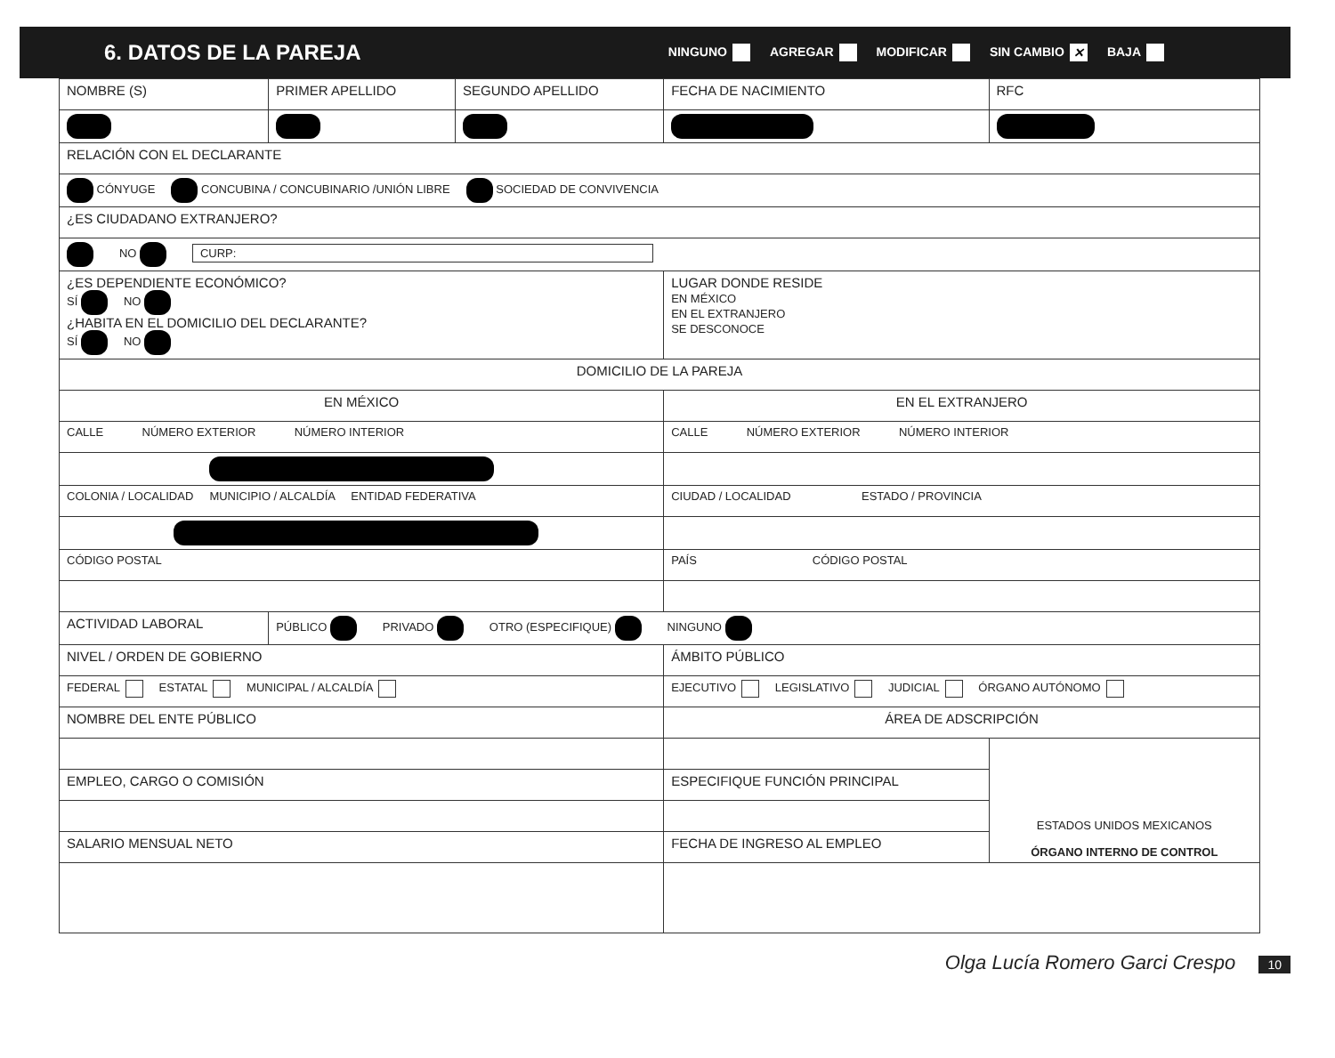6. DATOS DE LA PAREJA
NINGUNO AGREGAR MODIFICAR SIN CAMBIO ✕ BAJA
| NOMBRE (S) | PRIMER APELLIDO | SEGUNDO APELLIDO | FECHA DE NACIMIENTO | RFC |
| RELACIÓN CON EL DECLARANTE | | | | |
| CÓNYUGE CONCUBINA / CONCUBINARIO /UNIÓN LIBRE SOCIEDAD DE CONVIVENCIA | | | | |
| ¿ES CIUDADANO EXTRANJERO? | | | | |
| NO CURP: | | | | |
| ¿ES DEPENDIENTE ECONÓMICO? SÍ NO ¿HABITA EN EL DOMICILIO DEL DECLARANTE? SÍ NO | | | LUGAR DONDE RESIDE EN MÉXICO EN EL EXTRANJERO SE DESCONOCE | |
| DOMICILIO DE LA PAREJA | | | | |
| EN MÉXICO | | | EN EL EXTRANJERO | |
| CALLE NÚMERO EXTERIOR NÚMERO INTERIOR | | | CALLE NÚMERO EXTERIOR NÚMERO INTERIOR | |
| COLONIA / LOCALIDAD MUNICIPIO / ALCALDÍA ENTIDAD FEDERATIVA | | | CIUDAD / LOCALIDAD ESTADO / PROVINCIA | |
| CÓDIGO POSTAL | | | PAÍS CÓDIGO POSTAL | |
| ACTIVIDAD LABORAL | PÚBLICO PRIVADO OTRO (ESPECIFIQUE) NINGUNO | | | |
| NIVEL / ORDEN DE GOBIERNO | | | ÁMBITO PÚBLICO | |
| FEDERAL ESTATAL MUNICIPAL / ALCALDÍA | | | EJECUTIVO LEGISLATIVO JUDICIAL ÓRGANO AUTÓNOMO | |
| NOMBRE DEL ENTE PÚBLICO | | | ÁREA DE ADSCRIPCIÓN | |
| | | | | ESTADOS UNIDOS MEXICANOS ÓRGANO INTERNO DE CONTROL |
| EMPLEO, CARGO O COMISIÓN | | | ESPECIFIQUE FUNCIÓN PRINCIPAL | |
| SALARIO MENSUAL NETO | | | FECHA DE INGRESO AL EMPLEO | |
Olga Lucía Romero Garci Crespo 10